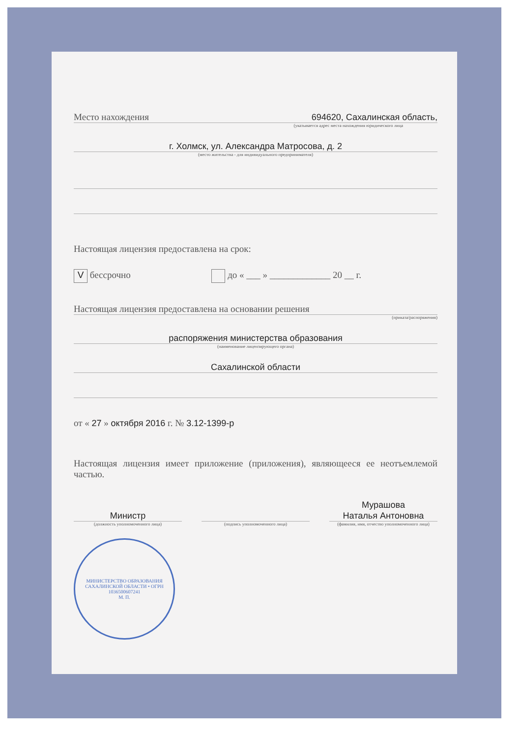Место нахождения 694620, Сахалинская область,
(указывается адрес места нахождения юридического лица
г. Холмск, ул. Александра Матросова, д. 2
(место жительства - для индивидуального предпринимателя)
Настоящая лицензия предоставлена на срок:
V бессрочно до « ___ » _____________ 20 __ г.
Настоящая лицензия предоставлена на основании решения
(приказа/распоряжения)
распоряжения министерства образования
(наименование лицензирующего органа)
Сахалинской области
от « 27 » октября 2016 г. № 3.12-1399-р
Настоящая лицензия имеет приложение (приложения), являющееся ее неотъемлемой частью.
Министр
(должность уполномоченного лица)
(подпись уполномоченного лица)
Мурашова
Наталья Антоновна
(фамилия, имя, отчество уполномоченного лица)
МИНИСТЕРСТВО ОБРАЗОВАНИЯ САХАЛИНСКОЙ ОБЛАСТИ • ОГРН 1036500607241
М. П.